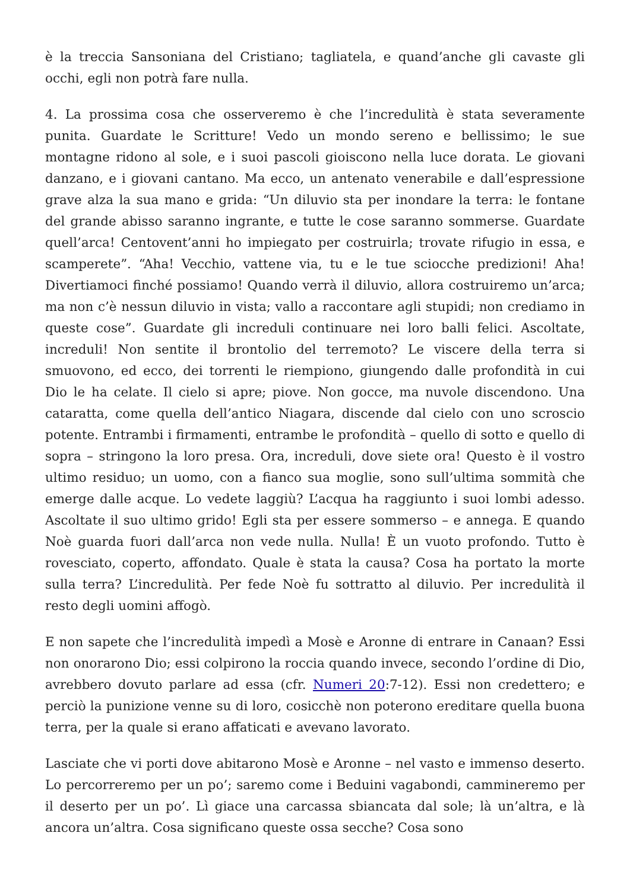è la treccia Sansoniana del Cristiano; tagliatela, e quand’anche gli cavaste gli occhi, egli non potrà fare nulla.
4. La prossima cosa che osserveremo è che l’incredulità è stata severamente punita. Guardate le Scritture! Vedo un mondo sereno e bellissimo; le sue montagne ridono al sole, e i suoi pascoli gioiscono nella luce dorata. Le giovani danzano, e i giovani cantano. Ma ecco, un antenato venerabile e dall’espressione grave alza la sua mano e grida: “Un diluvio sta per inondare la terra: le fontane del grande abisso saranno ingrante, e tutte le cose saranno sommerse. Guardate quell’arca! Centovent’anni ho impiegato per costruirla; trovate rifugio in essa, e scamperete”. “Aha! Vecchio, vattene via, tu e le tue sciocche predizioni! Aha! Divertiamoci finché possiamo! Quando verrà il diluvio, allora costruiremo un’arca; ma non c’è nessun diluvio in vista; vallo a raccontare agli stupidi; non crediamo in queste cose”. Guardate gli increduli continuare nei loro balli felici. Ascoltate, increduli! Non sentite il brontolio del terremoto? Le viscere della terra si smuovono, ed ecco, dei torrenti le riempiono, giungendo dalle profondità in cui Dio le ha celate. Il cielo si apre; piove. Non gocce, ma nuvole discendono. Una cataratta, come quella dell’antico Niagara, discende dal cielo con uno scroscio potente. Entrambi i firmamenti, entrambe le profondità – quello di sotto e quello di sopra – stringono la loro presa. Ora, increduli, dove siete ora! Questo è il vostro ultimo residuo; un uomo, con a fianco sua moglie, sono sull’ultima sommità che emerge dalle acque. Lo vedete laggiù? L’acqua ha raggiunto i suoi lombi adesso. Ascoltate il suo ultimo grido! Egli sta per essere sommerso – e annega. E quando Noè guarda fuori dall’arca non vede nulla. Nulla! È un vuoto profondo. Tutto è rovesciato, coperto, affondato. Quale è stata la causa? Cosa ha portato la morte sulla terra? L’incredulità. Per fede Noè fu sottratto al diluvio. Per incredulità il resto degli uomini affogò.
E non sapete che l’incredulità impedì a Mosè e Aronne di entrare in Canaan? Essi non onorarono Dio; essi colpirono la roccia quando invece, secondo l’ordine di Dio, avrebbero dovuto parlare ad essa (cfr. Numeri 20:7-12). Essi non credettero; e perciò la punizione venne su di loro, cosicchè non poterono ereditare quella buona terra, per la quale si erano affaticati e avevano lavorato.
Lasciate che vi porti dove abitarono Mosè e Aronne – nel vasto e immenso deserto. Lo percorreremo per un po’; saremo come i Beduini vagabondi, cammineremo per il deserto per un po’. Lì giace una carcassa sbiancata dal sole; là un’altra, e là ancora un’altra. Cosa significano queste ossa secche? Cosa sono